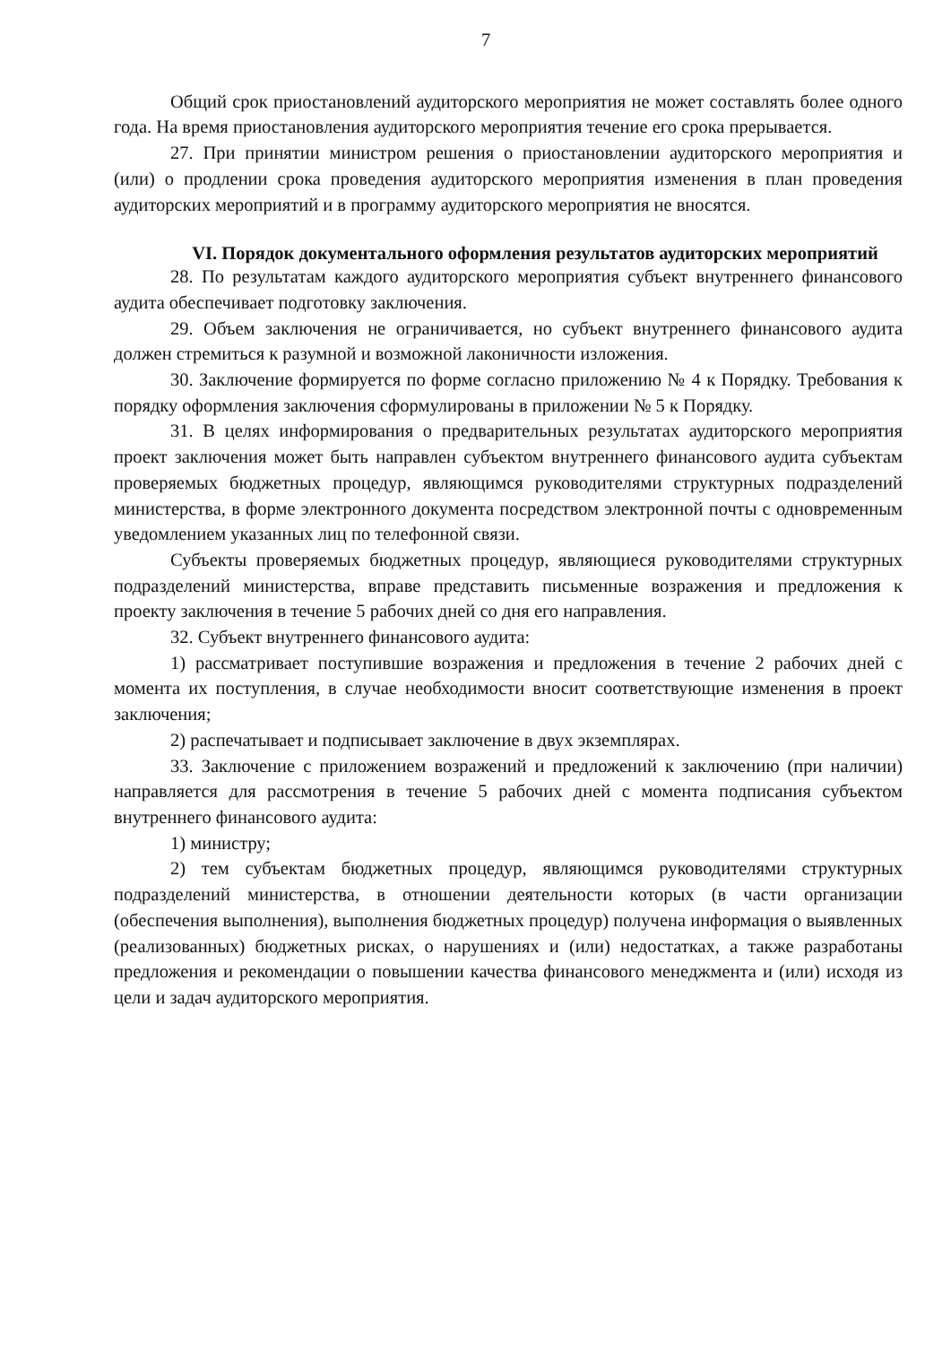7
Общий срок приостановлений аудиторского мероприятия не может составлять более одного года. На время приостановления аудиторского мероприятия течение его срока прерывается.
27. При принятии министром решения о приостановлении аудиторского мероприятия и (или) о продлении срока проведения аудиторского мероприятия изменения в план проведения аудиторских мероприятий и в программу аудиторского мероприятия не вносятся.
VI. Порядок документального оформления результатов аудиторских мероприятий
28. По результатам каждого аудиторского мероприятия субъект внутреннего финансового аудита обеспечивает подготовку заключения.
29. Объем заключения не ограничивается, но субъект внутреннего финансового аудита должен стремиться к разумной и возможной лаконичности изложения.
30. Заключение формируется по форме согласно приложению № 4 к Порядку. Требования к порядку оформления заключения сформулированы в приложении № 5 к Порядку.
31. В целях информирования о предварительных результатах аудиторского мероприятия проект заключения может быть направлен субъектом внутреннего финансового аудита субъектам проверяемых бюджетных процедур, являющимся руководителями структурных подразделений министерства, в форме электронного документа посредством электронной почты с одновременным уведомлением указанных лиц по телефонной связи.
Субъекты проверяемых бюджетных процедур, являющиеся руководителями структурных подразделений министерства, вправе представить письменные возражения и предложения к проекту заключения в течение 5 рабочих дней со дня его направления.
32. Субъект внутреннего финансового аудита:
1) рассматривает поступившие возражения и предложения в течение 2 рабочих дней с момента их поступления, в случае необходимости вносит соответствующие изменения в проект заключения;
2) распечатывает и подписывает заключение в двух экземплярах.
33. Заключение с приложением возражений и предложений к заключению (при наличии) направляется для рассмотрения в течение 5 рабочих дней с момента подписания субъектом внутреннего финансового аудита:
1) министру;
2) тем субъектам бюджетных процедур, являющимся руководителями структурных подразделений министерства, в отношении деятельности которых (в части организации (обеспечения выполнения), выполнения бюджетных процедур) получена информация о выявленных (реализованных) бюджетных рисках, о нарушениях и (или) недостатках, а также разработаны предложения и рекомендации о повышении качества финансового менеджмента и (или) исходя из цели и задач аудиторского мероприятия.